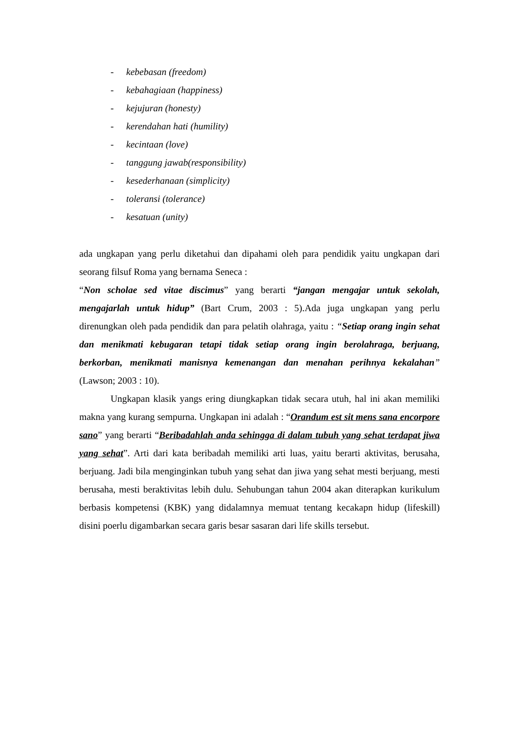- kebebasan (freedom)
- kebahagiaan (happiness)
- kejujuran (honesty)
- kerendahan hati (humility)
- kecintaan (love)
- tanggung jawab(responsibility)
- kesederhanaan (simplicity)
- toleransi (tolerance)
- kesatuan (unity)
ada ungkapan yang perlu diketahui dan dipahami oleh para pendidik yaitu ungkapan dari seorang filsuf Roma yang bernama Seneca :
“Non scholae sed vitae discimus” yang berarti “jangan mengajar untuk sekolah, mengajarlah untuk hidup” (Bart Crum, 2003 : 5).Ada juga ungkapan yang perlu direnungkan oleh pada pendidik dan para pelatih olahraga, yaitu : “Setiap orang ingin sehat dan menikmati kebugaran tetapi tidak setiap orang ingin berolahraga, berjuang, berkorban, menikmati manisnya kemenangan dan menahan perihnya kekalahan” (Lawson; 2003 : 10).
Ungkapan klasik yangs ering diungkapkan tidak secara utuh, hal ini akan memiliki makna yang kurang sempurna. Ungkapan ini adalah : “Orandum est sit mens sana encorpore sano” yang berarti “Beribadahlah anda sehingga di dalam tubuh yang sehat terdapat jiwa yang sehat”. Arti dari kata beribadah memiliki arti luas, yaitu berarti aktivitas, berusaha, berjuang. Jadi bila menginginkan tubuh yang sehat dan jiwa yang sehat mesti berjuang, mesti berusaha, mesti beraktivitas lebih dulu. Sehubungan tahun 2004 akan diterapkan kurikulum berbasis kompetensi (KBK) yang didalamnya memuat tentang kecakapn hidup (lifeskill) disini poerlu digambarkan secara garis besar sasaran dari life skills tersebut.